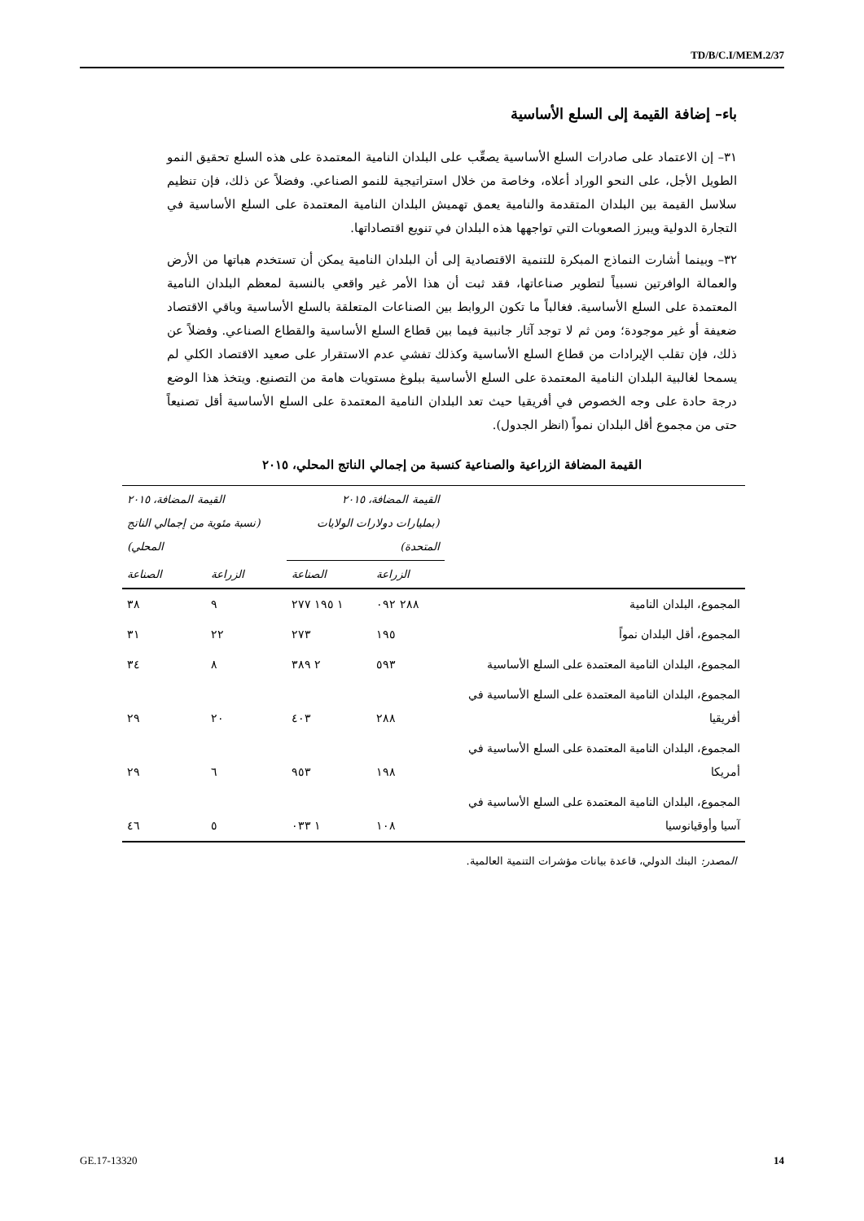TD/B/C.I/MEM.2/37
باء– إضافة القيمة إلى السلع الأساسية
٣١– إن الاعتماد على صادرات السلع الأساسية يصعِّب على البلدان النامية المعتمدة على هذه السلع تحقيق النمو الطويل الأجل، على النحو الوراد أعلاه، وخاصة من خلال استراتيجية للنمو الصناعي. وفضلاً عن ذلك، فإن تنظيم سلاسل القيمة بين البلدان المتقدمة والنامية يعمق تهميش البلدان النامية المعتمدة على السلع الأساسية في التجارة الدولية ويبرز الصعوبات التي تواجهها هذه البلدان في تنويع اقتصاداتها.
٣٢– وبينما أشارت النماذج المبكرة للتنمية الاقتصادية إلى أن البلدان النامية يمكن أن تستخدم هباتها من الأرض والعمالة الوافرتين نسبياً لتطوير صناعاتها، فقد ثبت أن هذا الأمر غير واقعي بالنسبة لمعظم البلدان النامية المعتمدة على السلع الأساسية. فغالباً ما تكون الروابط بين الصناعات المتعلقة بالسلع الأساسية وباقي الاقتصاد ضعيفة أو غير موجودة؛ ومن ثم لا توجد آثار جانبية فيما بين قطاع السلع الأساسية والقطاع الصناعي. وفضلاً عن ذلك، فإن تقلب الإيرادات من قطاع السلع الأساسية وكذلك تفشي عدم الاستقرار على صعيد الاقتصاد الكلي لم يسمحا لغالبية البلدان النامية المعتمدة على السلع الأساسية ببلوغ مستويات هامة من التصنيع. ويتخذ هذا الوضع درجة حادة على وجه الخصوص في أفريقيا حيث تعد البلدان النامية المعتمدة على السلع الأساسية أقل تصنيعاً حتى من مجموع أقل البلدان نمواً (انظر الجدول).
القيمة المضافة الزراعية والصناعية كنسبة من إجمالي الناتج المحلي، ٢٠١٥
| | القيمة المضافة، ٢٠١٥ (بمليارات دولارات الولايات المتحدة) | | القيمة المضافة، ٢٠١٥ (نسبة مئوية من إجمالي الناتج المحلي) | |
| --- | --- | --- | --- | --- |
| | الزراعة | الصناعة | الزراعة | الصناعة |
| المجموع، البلدان النامية | ٢٨٨ ٠٩٢ | ١ ١٩٥ ٢٧٧ | ٩ | ٣٨ |
| المجموع، أقل البلدان نمواً | ١٩٥ | ٢٧٣ | ٢٢ | ٣١ |
| المجموع، البلدان النامية المعتمدة على السلع الأساسية | ٥٩٣ | ٢ ٣٨٩ | ٨ | ٣٤ |
| المجموع، البلدان النامية المعتمدة على السلع الأساسية في أفريقيا | ٢٨٨ | ٤٠٣ | ٢٠ | ٢٩ |
| المجموع، البلدان النامية المعتمدة على السلع الأساسية في أمريكا | ١٩٨ | ٩٥٣ | ٦ | ٢٩ |
| المجموع، البلدان النامية المعتمدة على السلع الأساسية في آسيا وأوقيانوسيا | ١٠٨ | ١ ٠٣٣ | ٥ | ٤٦ |
المصدر: البنك الدولي، قاعدة بيانات مؤشرات التنمية العالمية.
GE.17-13320 14